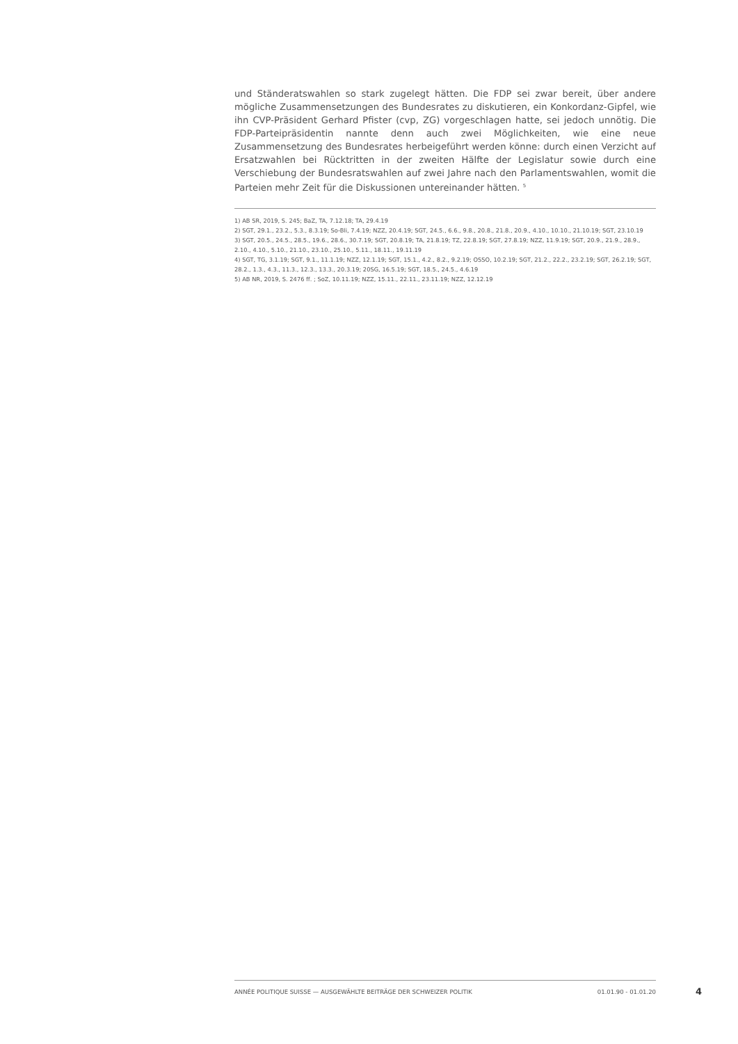und Ständeratswahlen so stark zugelegt hätten. Die FDP sei zwar bereit, über andere mögliche Zusammensetzungen des Bundesrates zu diskutieren, ein Konkordanz-Gipfel, wie ihn CVP-Präsident Gerhard Pfister (cvp, ZG) vorgeschlagen hatte, sei jedoch unnötig. Die FDP-Parteipräsidentin nannte denn auch zwei Möglichkeiten, wie eine neue Zusammensetzung des Bundesrates herbeigeführt werden könne: durch einen Verzicht auf Ersatzwahlen bei Rücktritten in der zweiten Hälfte der Legislatur sowie durch eine Verschiebung der Bundesratswahlen auf zwei Jahre nach den Parlamentswahlen, womit die Parteien mehr Zeit für die Diskussionen untereinander hätten. <sup>5</sup>
1) AB SR, 2019, S. 245; BaZ, TA, 7.12.18; TA, 29.4.19
2) SGT, 29.1., 23.2., 5.3., 8.3.19; So-Bli, 7.4.19; NZZ, 20.4.19; SGT, 24.5., 6.6., 9.8., 20.8., 21.8., 20.9., 4.10., 10.10., 21.10.19; SGT, 23.10.19
3) SGT, 20.5., 24.5., 28.5., 19.6., 28.6., 30.7.19; SGT, 20.8.19; TA, 21.8.19; TZ, 22.8.19; SGT, 27.8.19; NZZ, 11.9.19; SGT, 20.9., 21.9., 28.9., 2.10., 4.10., 5.10., 21.10., 23.10., 25.10., 5.11., 18.11., 19.11.19
4) SGT, TG, 3.1.19; SGT, 9.1., 11.1.19; NZZ, 12.1.19; SGT, 15.1., 4.2., 8.2., 9.2.19; OSSO, 10.2.19; SGT, 21.2., 22.2., 23.2.19; SGT, 26.2.19; SGT, 28.2., 1.3., 4.3., 11.3., 12.3., 13.3., 20.3.19; 20SG, 16.5.19; SGT, 18.5., 24.5., 4.6.19
5) AB NR, 2019, S. 2476 ff. ; SoZ, 10.11.19; NZZ, 15.11., 22.11., 23.11.19; NZZ, 12.12.19
ANNÉE POLITIQUE SUISSE — AUSGEWÄHLTE BEITRÄGE DER SCHWEIZER POLITIK 01.01.90 - 01.01.20
4